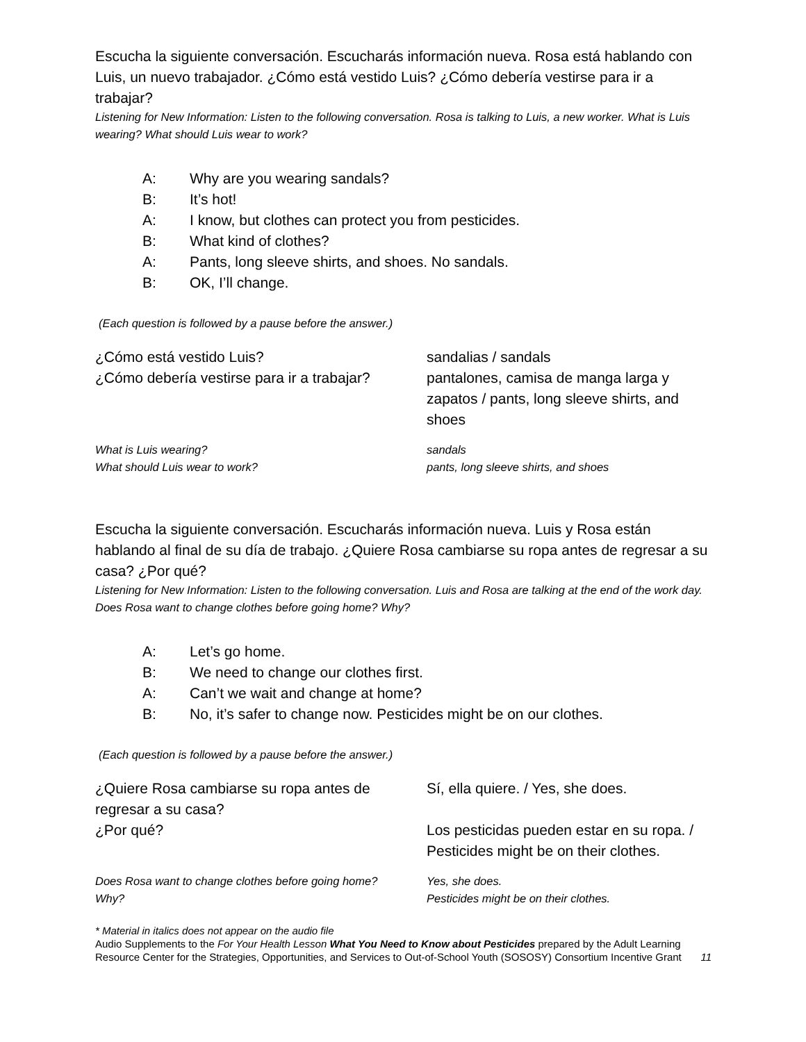Escucha la siguiente conversación. Escucharás información nueva. Rosa está hablando con Luis, un nuevo trabajador. ¿Cómo está vestido Luis? ¿Cómo debería vestirse para ir a trabajar?
Listening for New Information: Listen to the following conversation. Rosa is talking to Luis, a new worker. What is Luis wearing? What should Luis wear to work?
A: Why are you wearing sandals?
B: It’s hot!
A: I know, but clothes can protect you from pesticides.
B: What kind of clothes?
A: Pants, long sleeve shirts, and shoes. No sandals.
B: OK, I’ll change.
(Each question is followed by a pause before the answer.)
¿Cómo está vestido Luis?
sandalias / sandals
¿Cómo debería vestirse para ir a trabajar?
pantalones, camisa de manga larga y zapatos / pants, long sleeve shirts, and shoes
What is Luis wearing?
sandals
What should Luis wear to work?
pants, long sleeve shirts, and shoes
Escucha la siguiente conversación. Escucharás información nueva. Luis y Rosa están hablando al final de su día de trabajo. ¿Quiere Rosa cambiarse su ropa antes de regresar a su casa? ¿Por qué?
Listening for New Information: Listen to the following conversation. Luis and Rosa are talking at the end of the work day. Does Rosa want to change clothes before going home? Why?
A: Let’s go home.
B: We need to change our clothes first.
A: Can’t we wait and change at home?
B: No, it’s safer to change now. Pesticides might be on our clothes.
(Each question is followed by a pause before the answer.)
¿Quiere Rosa cambiarse su ropa antes de regresar a su casa?
Sí, ella quiere. / Yes, she does.
¿Por qué?
Los pesticidas pueden estar en su ropa. / Pesticides might be on their clothes.
Does Rosa want to change clothes before going home?
Yes, she does.
Why?
Pesticides might be on their clothes.
* Material in italics does not appear on the audio file
Audio Supplements to the For Your Health Lesson What You Need to Know about Pesticides prepared by the Adult Learning Resource Center for the Strategies, Opportunities, and Services to Out-of-School Youth (SOSOSY) Consortium Incentive Grant 11